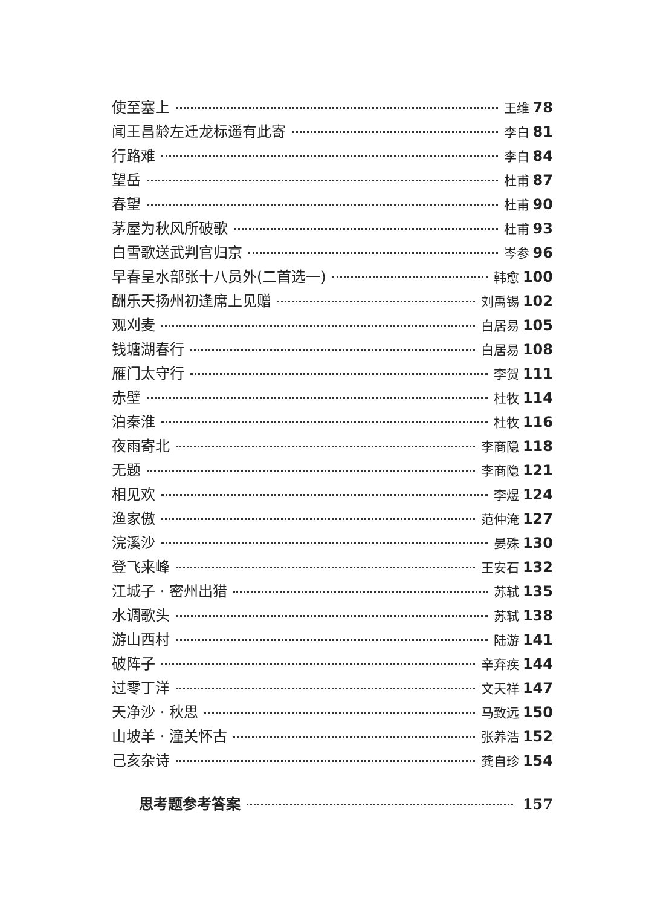使至塞上 王维 78
闻王昌龄左迁龙标遥有此寄 李白 81
行路难 李白 84
望岳 杜甫 87
春望 杜甫 90
茅屋为秋风所破歌 杜甫 93
白雪歌送武判官归京 岑参 96
早春呈水部张十八员外(二首选一) 韩愈 100
酬乐天扬州初逢席上见赠 刘禹锡 102
观刈麦 白居易 105
钱塘湖春行 白居易 108
雁门太守行 李贺 111
赤壁 杜牧 114
泊秦淮 杜牧 116
夜雨寄北 李商隐 118
无题 李商隐 121
相见欢 李煜 124
渔家傲 范仲淹 127
浣溪沙 晏殊 130
登飞来峰 王安石 132
江城子 · 密州出猎 苏轼 135
水调歌头 苏轼 138
游山西村 陆游 141
破阵子 辛弃疾 144
过零丁洋 文天祥 147
天净沙 · 秋思 马致远 150
山坡羊 · 潼关怀古 张养浩 152
己亥杂诗 龚自珍 154
思考题参考答案 157